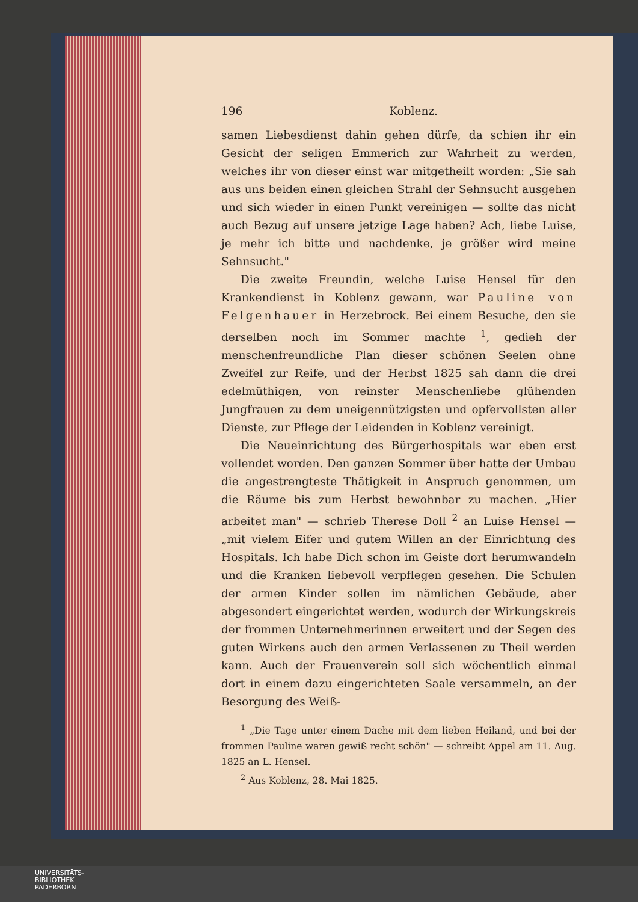196 Koblenz.
samen Liebesdienst dahin gehen dürfe, da schien ihr ein Gesicht der seligen Emmerich zur Wahrheit zu werden, welches ihr von dieser einst war mitgetheilt worden: „Sie sah aus uns beiden einen gleichen Strahl der Sehnsucht ausgehen und sich wieder in einen Punkt vereinigen — sollte das nicht auch Bezug auf unsere jetzige Lage haben? Ach, liebe Luise, je mehr ich bitte und nachdenke, je größer wird meine Sehnsucht."
Die zweite Freundin, welche Luise Hensel für den Krankendienst in Koblenz gewann, war Pauline von Felgenhauer in Herzebrock. Bei einem Besuche, den sie derselben noch im Sommer machte <sup>1</sup>, gedieh der menschenfreundliche Plan dieser schönen Seelen ohne Zweifel zur Reife, und der Herbst 1825 sah dann die drei edelmüthigen, von reinster Menschenliebe glühenden Jungfrauen zu dem uneigennützigsten und opfervollsten aller Dienste, zur Pflege der Leidenden in Koblenz vereinigt.
Die Neueinrichtung des Bürgerhospitals war eben erst vollendet worden. Den ganzen Sommer über hatte der Umbau die angestrengteste Thätigkeit in Anspruch genommen, um die Räume bis zum Herbst bewohnbar zu machen. „Hier arbeitet man" — schrieb Therese Doll <sup>2</sup> an Luise Hensel — „mit vielem Eifer und gutem Willen an der Einrichtung des Hospitals. Ich habe Dich schon im Geiste dort herumwandeln und die Kranken liebevoll verpflegen gesehen. Die Schulen der armen Kinder sollen im nämlichen Gebäude, aber abgesondert eingerichtet werden, wodurch der Wirkungskreis der frommen Unternehmerinnen erweitert und der Segen des guten Wirkens auch den armen Verlassenen zu Theil werden kann. Auch der Frauenverein soll sich wöchentlich einmal dort in einem dazu eingerichteten Saale versammeln, an der Besorgung des Weiß-
<sup>1</sup> „Die Tage unter einem Dache mit dem lieben Heiland, und bei der frommen Pauline waren gewiß recht schön" — schreibt Appel am 11. Aug. 1825 an L. Hensel.
<sup>2</sup> Aus Koblenz, 28. Mai 1825.
UNIVERSITÄTS-
BIBLIOTHEK
PADERBORN